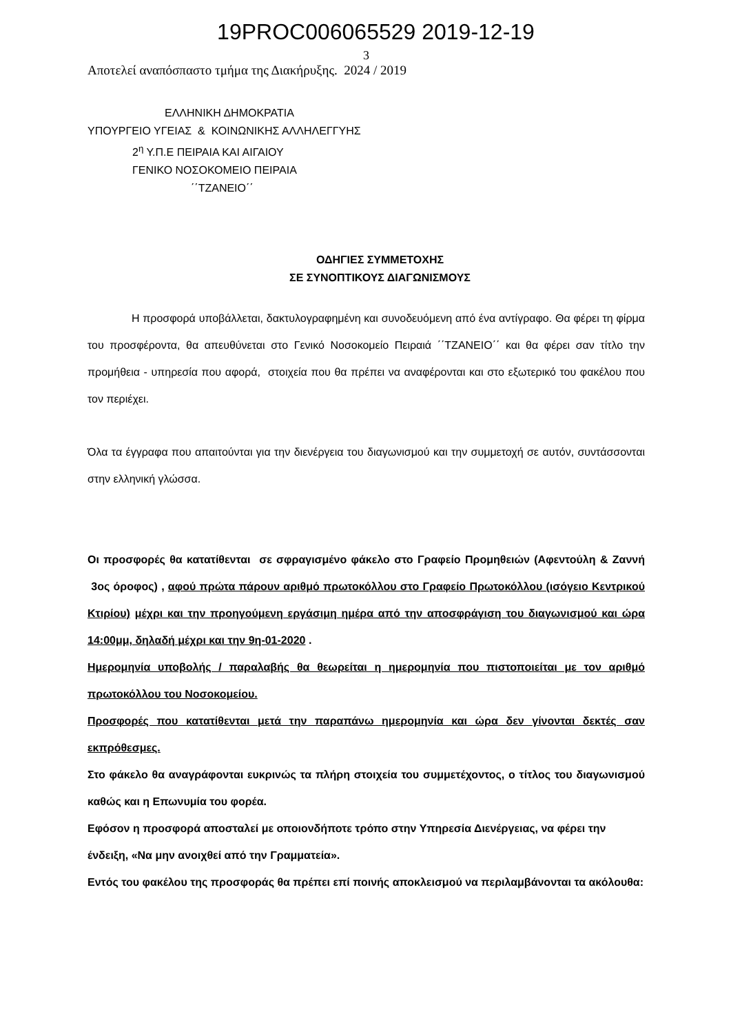19PROC006065529 2019-12-19
3
Αποτελεί αναπόσπαστο τμήμα της Διακήρυξης. 2024 / 2019
ΕΛΛΗΝΙΚΗ ΔΗΜΟΚΡΑΤΙΑ
ΥΠΟΥΡΓΕΙΟ ΥΓΕΙΑΣ & ΚΟΙΝΩΝΙΚΗΣ ΑΛΛΗΛΕΓΓΥΗΣ
2<sup>η</sup> Υ.Π.Ε ΠΕΙΡΑΙΑ ΚΑΙ ΑΙΓΑΙΟΥ
ΓΕΝΙΚΟ ΝΟΣΟΚΟΜΕΙΟ ΠΕΙΡΑΙΑ
΄΄ΤΖΑΝΕΙΟ΄΄
ΟΔΗΓΙΕΣ ΣΥΜΜΕΤΟΧΗΣ
ΣΕ ΣΥΝΟΠΤΙΚΟΥΣ ΔΙΑΓΩΝΙΣΜΟΥΣ
Η προσφορά υποβάλλεται, δακτυλογραφημένη και συνοδευόμενη από ένα αντίγραφο. Θα φέρει τη φίρμα του προσφέροντα, θα απευθύνεται στο Γενικό Νοσοκομείο Πειραιά ΄΄ΤΖΑΝΕΙΟ΄΄ και θα φέρει σαν τίτλο την προμήθεια - υπηρεσία που αφορά, στοιχεία που θα πρέπει να αναφέρονται και στο εξωτερικό του φακέλου που τον περιέχει.
Όλα τα έγγραφα που απαιτούνται για την διενέργεια του διαγωνισμού και την συμμετοχή σε αυτόν, συντάσσονται στην ελληνική γλώσσα.
Οι προσφορές θα κατατίθενται σε σφραγισμένο φάκελο στο Γραφείο Προμηθειών (Αφεντούλη & Ζαννή 3ος όροφος) , αφού πρώτα πάρουν αριθμό πρωτοκόλλου στο Γραφείο Πρωτοκόλλου (ισόγειο Κεντρικού Κτιρίου) μέχρι και την προηγούμενη εργάσιμη ημέρα από την αποσφράγιση του διαγωνισμού και ώρα 14:00μμ, δηλαδή μέχρι και την 9η-01-2020 .
Ημερομηνία υποβολής / παραλαβής θα θεωρείται η ημερομηνία που πιστοποιείται με τον αριθμό πρωτοκόλλου του Νοσοκομείου.
Προσφορές που κατατίθενται μετά την παραπάνω ημερομηνία και ώρα δεν γίνονται δεκτές σαν εκπρόθεσμες.
Στο φάκελο θα αναγράφονται ευκρινώς τα πλήρη στοιχεία του συμμετέχοντος, ο τίτλος του διαγωνισμού καθώς και η Επωνυμία του φορέα.
Εφόσον η προσφορά αποσταλεί με οποιονδήποτε τρόπο στην Υπηρεσία Διενέργειας, να φέρει την ένδειξη, «Να μην ανοιχθεί από την Γραμματεία».
Εντός του φακέλου της προσφοράς θα πρέπει επί ποινής αποκλεισμού να περιλαμβάνονται τα ακόλουθα: